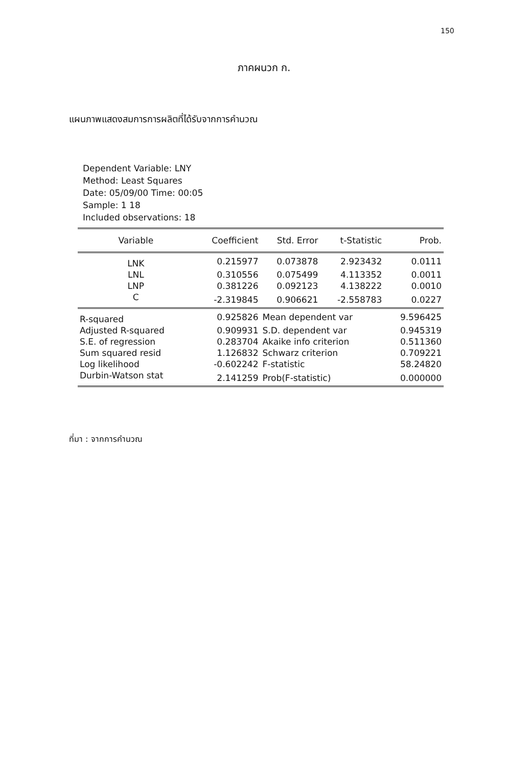150
ภาคผนวก ก.
แผนภาพแสดงสมการการผลิตที่ได้รับจากการคำนวณ
Dependent Variable: LNY
Method: Least Squares
Date: 05/09/00 Time: 00:05
Sample: 1 18
Included observations: 18
| Variable | Coefficient | Std. Error | t-Statistic | Prob. |
| --- | --- | --- | --- | --- |
| LNK | 0.215977 | 0.073878 | 2.923432 | 0.0111 |
| LNL | 0.310556 | 0.075499 | 4.113352 | 0.0011 |
| LNP | 0.381226 | 0.092123 | 4.138222 | 0.0010 |
| C | -2.319845 | 0.906621 | -2.558783 | 0.0227 |
| R-squared | 0.925826 | Mean dependent var | | 9.596425 |
| Adjusted R-squared | 0.909931 | S.D. dependent var | | 0.945319 |
| S.E. of regression | 0.283704 | Akaike info criterion | | 0.511360 |
| Sum squared resid | 1.126832 | Schwarz criterion | | 0.709221 |
| Log likelihood | -0.602242 | F-statistic | | 58.24820 |
| Durbin-Watson stat | 2.141259 | Prob(F-statistic) | | 0.000000 |
ที่มา : จากการคำนวณ